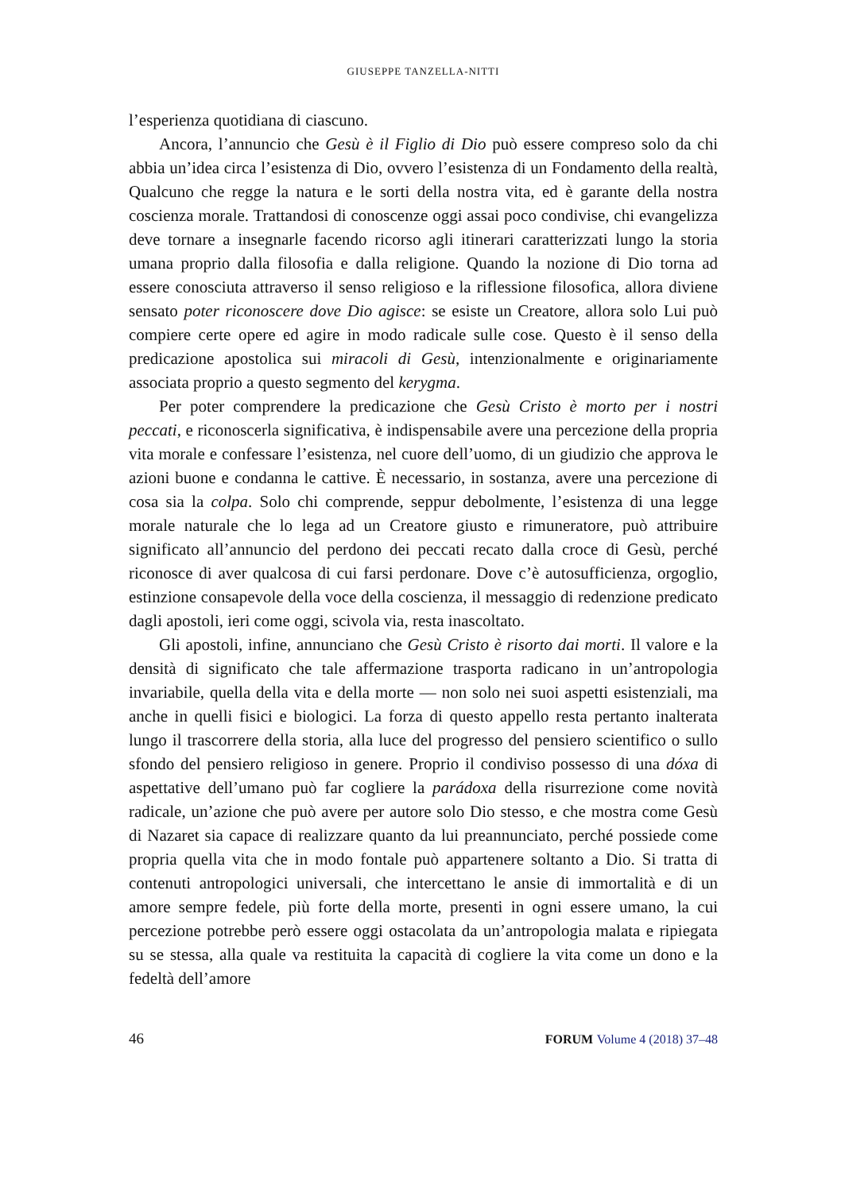GIUSEPPE TANZELLA-NITTI
l’esperienza quotidiana di ciascuno.
Ancora, l’annuncio che Gesù è il Figlio di Dio può essere compreso solo da chi abbia un’idea circa l’esistenza di Dio, ovvero l’esistenza di un Fondamento della realtà, Qualcuno che regge la natura e le sorti della nostra vita, ed è garante della nostra coscienza morale. Trattandosi di conoscenze oggi assai poco condivise, chi evangelizza deve tornare a insegnarle facendo ricorso agli itinerari caratterizzati lungo la storia umana proprio dalla filosofia e dalla religione. Quando la nozione di Dio torna ad essere conosciuta attraverso il senso religioso e la riflessione filosofica, allora diviene sensato poter riconoscere dove Dio agisce: se esiste un Creatore, allora solo Lui può compiere certe opere ed agire in modo radicale sulle cose. Questo è il senso della predicazione apostolica sui miracoli di Gesù, intenzionalmente e originariamente associata proprio a questo segmento del kerygma.
Per poter comprendere la predicazione che Gesù Cristo è morto per i nostri peccati, e riconoscerla significativa, è indispensabile avere una percezione della propria vita morale e confessare l’esistenza, nel cuore dell’uomo, di un giudizio che approva le azioni buone e condanna le cattive. È necessario, in sostanza, avere una percezione di cosa sia la colpa. Solo chi comprende, seppur debolmente, l’esistenza di una legge morale naturale che lo lega ad un Creatore giusto e rimuneratore, può attribuire significato all’annuncio del perdono dei peccati recato dalla croce di Gesù, perché riconosce di aver qualcosa di cui farsi perdonare. Dove c’è autosufficienza, orgoglio, estinzione consapevole della voce della coscienza, il messaggio di redenzione predicato dagli apostoli, ieri come oggi, scivola via, resta inascoltato.
Gli apostoli, infine, annunciano che Gesù Cristo è risorto dai morti. Il valore e la densità di significato che tale affermazione trasporta radicano in un’antropologia invariabile, quella della vita e della morte — non solo nei suoi aspetti esistenziali, ma anche in quelli fisici e biologici. La forza di questo appello resta pertanto inalterata lungo il trascorrere della storia, alla luce del progresso del pensiero scientifico o sullo sfondo del pensiero religioso in genere. Proprio il condiviso possesso di una dóxa di aspettative dell’umano può far cogliere la parádoxa della risurrezione come novità radicale, un’azione che può avere per autore solo Dio stesso, e che mostra come Gesù di Nazaret sia capace di realizzare quanto da lui preannunciato, perché possiede come propria quella vita che in modo fontale può appartenere soltanto a Dio. Si tratta di contenuti antropologici universali, che intercettano le ansie di immortalità e di un amore sempre fedele, più forte della morte, presenti in ogni essere umano, la cui percezione potrebbe però essere oggi ostacolata da un’antropologia malata e ripiegata su se stessa, alla quale va restituita la capacità di cogliere la vita come un dono e la fedeltà dell’amore
46 FORUM Volume 4 (2018) 37–48